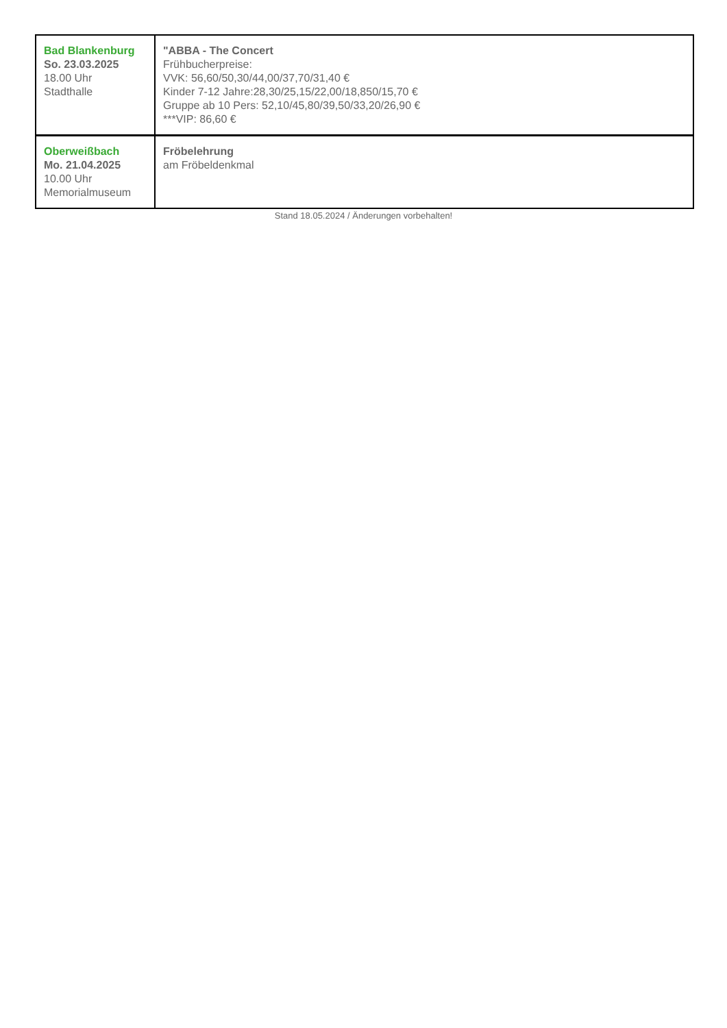| Bad Blankenburg So. 23.03.2025 18.00 Uhr Stadthalle | "ABBA - The Concert Frühbucherpreise: VVK: 56,60/50,30/44,00/37,70/31,40 € Kinder 7-12 Jahre:28,30/25,15/22,00/18,850/15,70 € Gruppe ab 10 Pers: 52,10/45,80/39,50/33,20/26,90 € ***VIP: 86,60 € |
| Oberweißbach Mo. 21.04.2025 10.00 Uhr Memorialmuseum | Fröbelehrung am Fröbeldenkmal |
Stand 18.05.2024 / Änderungen vorbehalten!